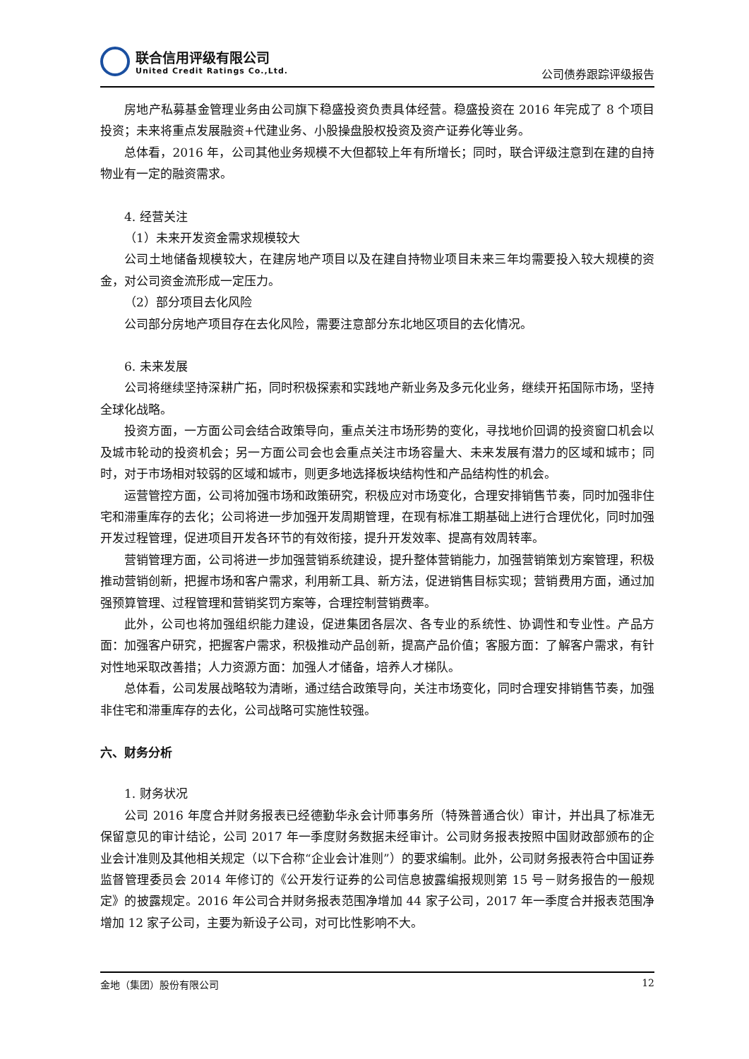联合信用评级有限公司
United Credit Ratings Co.,Ltd.
公司债券跟踪评级报告
房地产私募基金管理业务由公司旗下稳盛投资负责具体经营。稳盛投资在 2016 年完成了 8 个项目投资；未来将重点发展融资+代建业务、小股操盘股权投资及资产证券化等业务。
总体看，2016 年，公司其他业务规模不大但都较上年有所增长；同时，联合评级注意到在建的自持物业有一定的融资需求。
4. 经营关注
（1）未来开发资金需求规模较大
公司土地储备规模较大，在建房地产项目以及在建自持物业项目未来三年均需要投入较大规模的资金，对公司资金流形成一定压力。
（2）部分项目去化风险
公司部分房地产项目存在去化风险，需要注意部分东北地区项目的去化情况。
6. 未来发展
公司将继续坚持深耕广拓，同时积极探索和实践地产新业务及多元化业务，继续开拓国际市场，坚持全球化战略。
投资方面，一方面公司会结合政策导向，重点关注市场形势的变化，寻找地价回调的投资窗口机会以及城市轮动的投资机会；另一方面公司会也会重点关注市场容量大、未来发展有潜力的区域和城市；同时，对于市场相对较弱的区域和城市，则更多地选择板块结构性和产品结构性的机会。
运营管控方面，公司将加强市场和政策研究，积极应对市场变化，合理安排销售节奏，同时加强非住宅和滞重库存的去化；公司将进一步加强开发周期管理，在现有标准工期基础上进行合理优化，同时加强开发过程管理，促进项目开发各环节的有效衔接，提升开发效率、提高有效周转率。
营销管理方面，公司将进一步加强营销系统建设，提升整体营销能力，加强营销策划方案管理，积极推动营销创新，把握市场和客户需求，利用新工具、新方法，促进销售目标实现；营销费用方面，通过加强预算管理、过程管理和营销奖罚方案等，合理控制营销费率。
此外，公司也将加强组织能力建设，促进集团各层次、各专业的系统性、协调性和专业性。产品方面：加强客户研究，把握客户需求，积极推动产品创新，提高产品价值；客服方面：了解客户需求，有针对性地采取改善措；人力资源方面：加强人才储备，培养人才梯队。
总体看，公司发展战略较为清晰，通过结合政策导向，关注市场变化，同时合理安排销售节奏，加强非住宅和滞重库存的去化，公司战略可实施性较强。
六、财务分析
1. 财务状况
公司 2016 年度合并财务报表已经德勤华永会计师事务所（特殊普通合伙）审计，并出具了标准无保留意见的审计结论，公司 2017 年一季度财务数据未经审计。公司财务报表按照中国财政部颁布的企业会计准则及其他相关规定（以下合称“企业会计准则”）的要求编制。此外，公司财务报表符合中国证券监督管理委员会 2014 年修订的《公开发行证券的公司信息披露编报规则第 15 号－财务报告的一般规定》的披露规定。2016 年公司合并财务报表范围净增加 44 家子公司，2017 年一季度合并报表范围净增加 12 家子公司，主要为新设子公司，对可比性影响不大。
金地（集团）股份有限公司 12